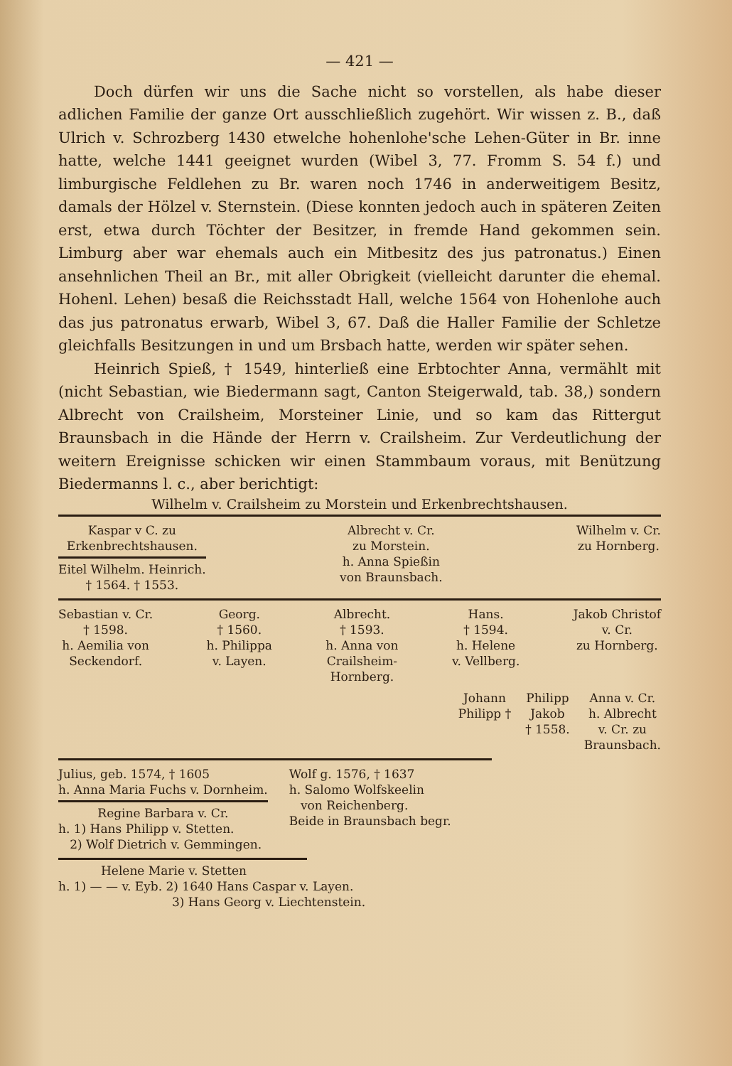— 421 —
Doch dürfen wir uns die Sache nicht so vorstellen, als habe dieser adlichen Familie der ganze Ort ausschließlich zugehört. Wir wissen z. B., daß Ulrich v. Schrozberg 1430 etwelche hohenlohe'sche Lehen-Güter in Br. inne hatte, welche 1441 geeignet wurden (Wibel 3, 77. Fromm S. 54 f.) und limburgische Feldlehen zu Br. waren noch 1746 in anderweitigem Besitz, damals der Hölzel v. Sternstein. (Diese konnten jedoch auch in späteren Zeiten erst, etwa durch Töchter der Besitzer, in fremde Hand gekommen sein. Limburg aber war ehemals auch ein Mitbesitz des jus patronatus.) Einen ansehnlichen Theil an Br., mit aller Obrigkeit (vielleicht darunter die ehemal. Hohenl. Lehen) besaß die Reichsstadt Hall, welche 1564 von Hohenlohe auch das jus patronatus erwarb, Wibel 3, 67. Daß die Haller Familie der Schletze gleichfalls Besitzungen in und um Brsbach hatte, werden wir später sehen.
Heinrich Spieß, † 1549, hinterließ eine Erbtochter Anna, vermählt mit (nicht Sebastian, wie Biedermann sagt, Canton Steigerwald, tab. 38,) sondern Albrecht von Crailsheim, Morsteiner Linie, und so kam das Rittergut Braunsbach in die Hände der Herrn v. Crailsheim. Zur Verdeutlichung der weitern Ereignisse schicken wir einen Stammbaum voraus, mit Benützung Biedermanns l. c., aber berichtigt:
Wilhelm v. Crailsheim zu Morstein und Erkenbrechtshausen.
Kaspar v C. zu
Erkenbrechtshausen.
Eitel Wilhelm. Heinrich.
† 1564. † 1553.
Albrecht v. Cr.
zu Morstein.
h. Anna Spießin
von Braunsbach.
Wilhelm v. Cr.
zu Hornberg.
Sebastian v. Cr.
† 1598.
h. Aemilia von
Seckendorf.
Georg.
† 1560.
h. Philippa
v. Layen.
Albrecht.
† 1593.
h. Anna von
Crailsheim-
Hornberg.
Hans.
† 1594.
h. Helene
v. Vellberg.
Jakob Christof
v. Cr.
zu Hornberg.
Johann
Philipp †
Philipp
Jakob
† 1558.
Anna v. Cr.
h. Albrecht
v. Cr. zu
Braunsbach.
Julius, geb. 1574, † 1605
h. Anna Maria Fuchs v. Dornheim.
Regine Barbara v. Cr.
h. 1) Hans Philipp v. Stetten.
2) Wolf Dietrich v. Gemmingen.
Wolf g. 1576, † 1637
h. Salomo Wolfskeelin
von Reichenberg.
Beide in Braunsbach begr.
Helene Marie v. Stetten
h. 1) — — v. Eyb. 2) 1640 Hans Caspar v. Layen.
3) Hans Georg v. Liechtenstein.